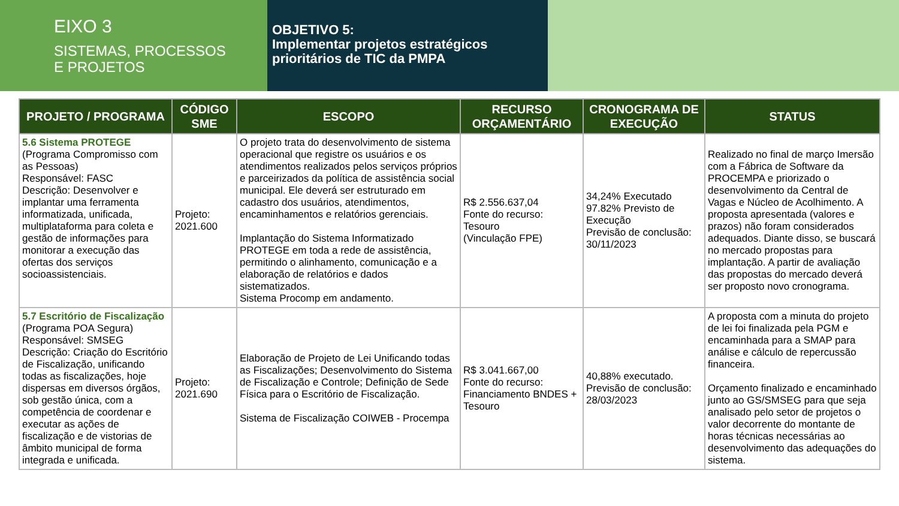EIXO 3
SISTEMAS, PROCESSOS
E PROJETOS
OBJETIVO 5:
Implementar projetos estratégicos prioritários de TIC da PMPA
| PROJETO / PROGRAMA | CÓDIGO SME | ESCOPO | RECURSO ORÇAMENTÁRIO | CRONOGRAMA DE EXECUÇÃO | STATUS |
| --- | --- | --- | --- | --- | --- |
| 5.6 Sistema PROTEGE (Programa Compromisso com as Pessoas) Responsável: FASC Descrição: Desenvolver e implantar uma ferramenta informatizada, unificada, multiplataforma para coleta e gestão de informações para monitorar a execução das ofertas dos serviços socioassistenciais. | Projeto: 2021.600 | O projeto trata do desenvolvimento de sistema operacional que registre os usuários e os atendimentos realizados pelos serviços próprios e parceirizados da política de assistência social municipal. Ele deverá ser estruturado em cadastro dos usuários, atendimentos, encaminhamentos e relatórios gerenciais. Implantação do Sistema Informatizado PROTEGE em toda a rede de assistência, permitindo o alinhamento, comunicação e a elaboração de relatórios e dados sistematizados. Sistema Procomp em andamento. | R$ 2.556.637,04 Fonte do recurso: Tesouro (Vinculação FPE) | 34,24% Executado 97.82% Previsto de Execução Previsão de conclusão: 30/11/2023 | Realizado no final de março Imersão com a Fábrica de Software da PROCEMPA e priorizado o desenvolvimento da Central de Vagas e Núcleo de Acolhimento. A proposta apresentada (valores e prazos) não foram considerados adequados. Diante disso, se buscará no mercado propostas para implantação. A partir de avaliação das propostas do mercado deverá ser proposto novo cronograma. |
| 5.7 Escritório de Fiscalização (Programa POA Segura) Responsável: SMSEG Descrição: Criação do Escritório de Fiscalização, unificando todas as fiscalizações, hoje dispersas em diversos órgãos, sob gestão única, com a competência de coordenar e executar as ações de fiscalização e de vistorias de âmbito municipal de forma integrada e unificada. | Projeto: 2021.690 | Elaboração de Projeto de Lei Unificando todas as Fiscalizações; Desenvolvimento do Sistema de Fiscalização e Controle; Definição de Sede Física para o Escritório de Fiscalização. Sistema de Fiscalização COIWEB - Procempa | R$ 3.041.667,00 Fonte do recurso: Financiamento BNDES + Tesouro | 40,88% executado. Previsão de conclusão: 28/03/2023 | A proposta com a minuta do projeto de lei foi finalizada pela PGM e encaminhada para a SMAP para análise e cálculo de repercussão financeira. Orçamento finalizado e encaminhado junto ao GS/SMSEG para que seja analisado pelo setor de projetos o valor decorrente do montante de horas técnicas necessárias ao desenvolvimento das adequações do sistema. |